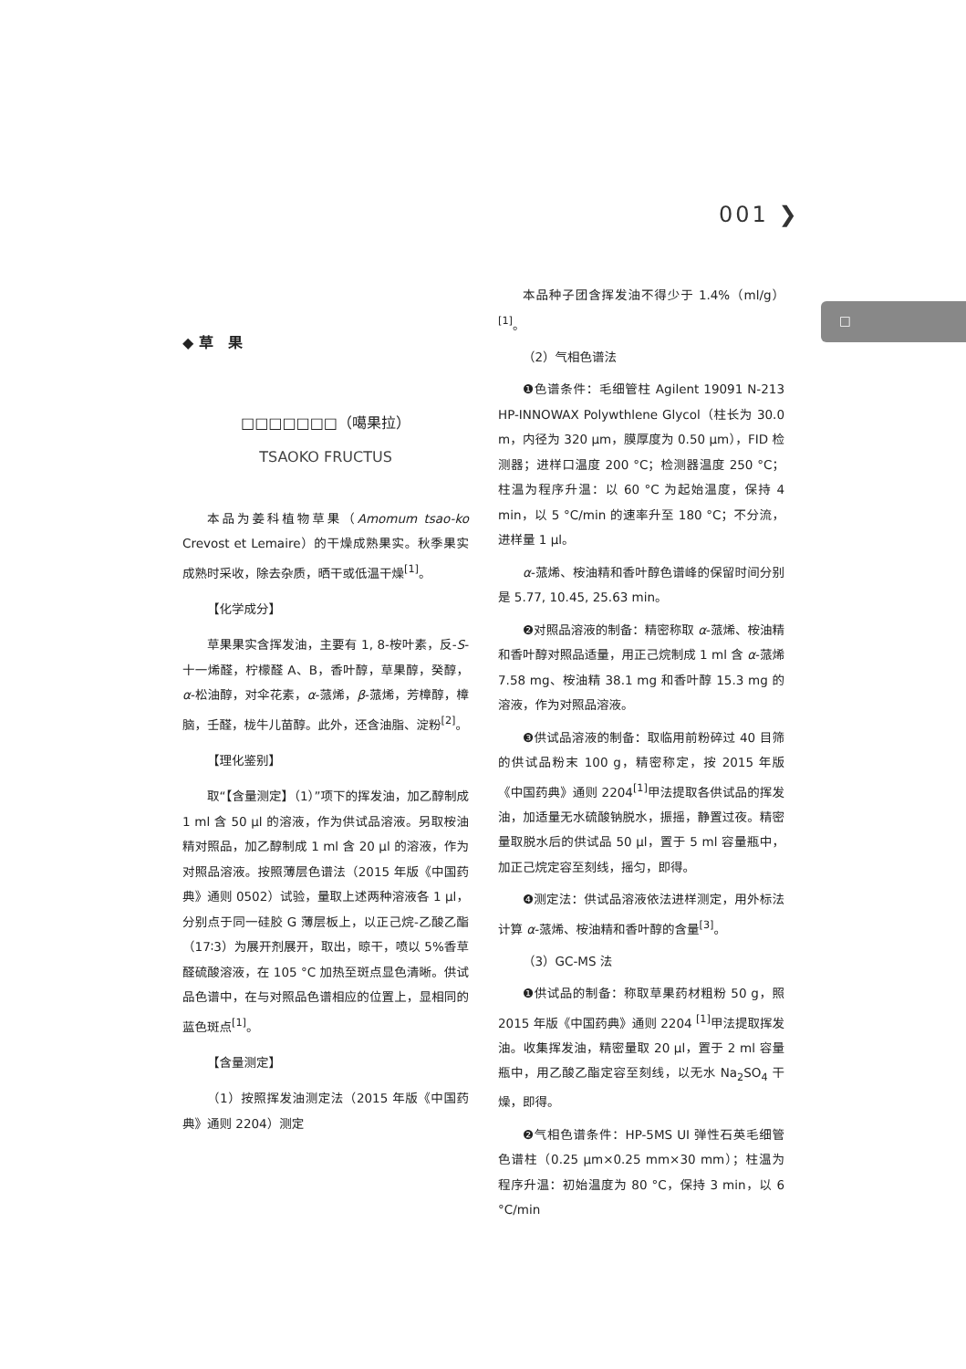001 ❯
□
◆ 草　果
□□□□□□□（噶果拉）
TSAOKO FRUCTUS
本品为姜科植物草果（Amomum tsao-ko Crevost et Lemaire）的干燥成熟果实。秋季果实成熟时采收，除去杂质，晒干或低温干燥<sup>[1]</sup>。
【化学成分】
草果果实含挥发油，主要有 1, 8-桉叶素，反-S-十一烯醛，柠檬醛 A、B，香叶醇，草果醇，癸醇，α-松油醇，对伞花素，α-蒎烯，β-蒎烯，芳樟醇，樟脑，壬醛，栊牛儿苗醇。此外，还含油脂、淀粉<sup>[2]</sup>。
【理化鉴别】
取“【含量测定】（1）”项下的挥发油，加乙醇制成 1 ml 含 50 μl 的溶液，作为供试品溶液。另取桉油精对照品，加乙醇制成 1 ml 含 20 μl 的溶液，作为对照品溶液。按照薄层色谱法（2015 年版《中国药典》通则 0502）试验，量取上述两种溶液各 1 μl，分别点于同一硅胶 G 薄层板上，以正己烷-乙酸乙酯（17∶3）为展开剂展开，取出，晾干，喷以 5%香草醛硫酸溶液，在 105 °C 加热至斑点显色清晰。供试品色谱中，在与对照品色谱相应的位置上，显相同的蓝色斑点<sup>[1]</sup>。
【含量测定】
（1）按照挥发油测定法（2015 年版《中国药典》通则 2204）测定
本品种子团含挥发油不得少于 1.4%（ml/g）<sup>[1]</sup>。
（2）气相色谱法
❶色谱条件：毛细管柱 Agilent 19091 N-213 HP-INNOWAX Polywthlene Glycol（柱长为 30.0 m，内径为 320 μm，膜厚度为 0.50 μm），FID 检测器；进样口温度 200 °C；检测器温度 250 °C；柱温为程序升温：以 60 °C 为起始温度，保持 4 min，以 5 °C/min 的速率升至 180 °C；不分流，进样量 1 μl。
α-蒎烯、桉油精和香叶醇色谱峰的保留时间分别是 5.77, 10.45, 25.63 min。
❷对照品溶液的制备：精密称取 α-蒎烯、桉油精和香叶醇对照品适量，用正己烷制成 1 ml 含 α-蒎烯 7.58 mg、桉油精 38.1 mg 和香叶醇 15.3 mg 的溶液，作为对照品溶液。
❸供试品溶液的制备：取临用前粉碎过 40 目筛的供试品粉末 100 g，精密称定，按 2015 年版《中国药典》通则 2204<sup>[1]</sup>甲法提取各供试品的挥发油，加适量无水硫酸钠脱水，振摇，静置过夜。精密量取脱水后的供试品 50 μl，置于 5 ml 容量瓶中，加正己烷定容至刻线，摇匀，即得。
❹测定法：供试品溶液依法进样测定，用外标法计算 α-蒎烯、桉油精和香叶醇的含量<sup>[3]</sup>。
（3）GC-MS 法
❶供试品的制备：称取草果药材粗粉 50 g，照 2015 年版《中国药典》通则 2204 <sup>[1]</sup>甲法提取挥发油。收集挥发油，精密量取 20 μl，置于 2 ml 容量瓶中，用乙酸乙酯定容至刻线，以无水 Na<sub>2</sub>SO<sub>4</sub> 干燥，即得。
❷气相色谱条件：HP-5MS UI 弹性石英毛细管色谱柱（0.25 μm×0.25 mm×30 mm）；柱温为程序升温：初始温度为 80 °C，保持 3 min，以 6 °C/min